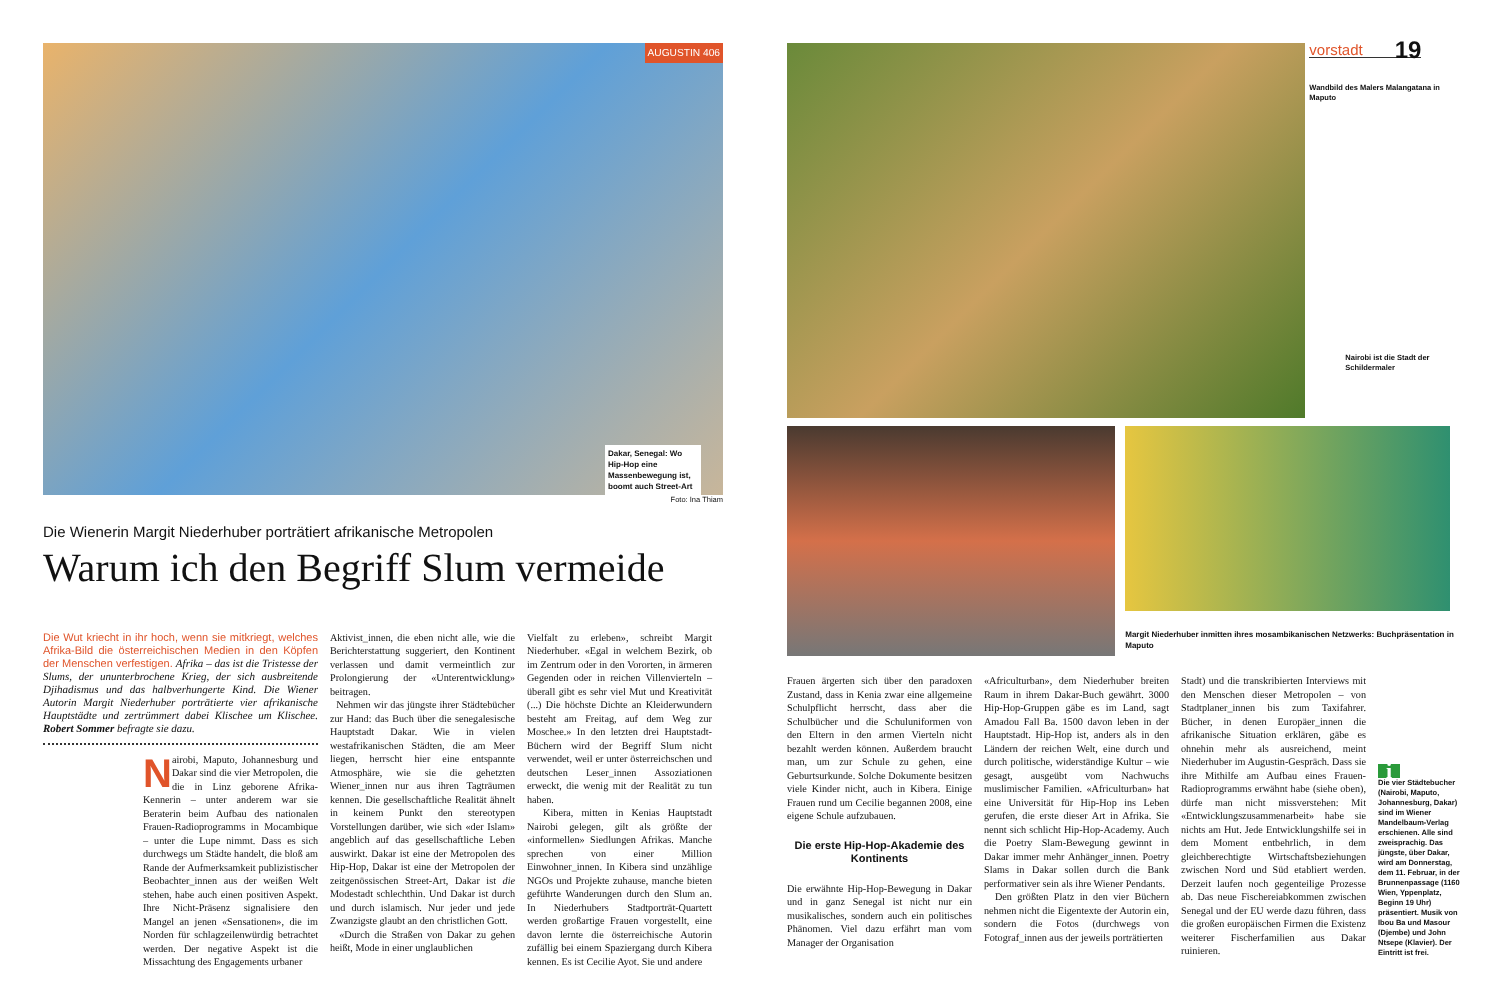AUGUSTIN 406
Dakar, Senegal: Wo Hip-Hop eine Massenbewegung ist, boomt auch Street-Art
Foto: Ina Thiam
Die Wienerin Margit Niederhuber porträtiert afrikanische Metropolen
Warum ich den Begriff Slum vermeide
Die Wut kriecht in ihr hoch, wenn sie mitkriegt, welches Afrika-Bild die österreichischen Medien in den Köpfen der Menschen verfestigen. Afrika – das ist die Tristesse der Slums, der ununterbrochene Krieg, der sich ausbreitende Djihadismus und das halbverhungerte Kind. Die Wiener Autorin Margit Niederhuber porträtierte vier afrikanische Hauptstädte und zertrümmert dabei Klischee um Klischee. Robert Sommer befragte sie dazu.
Nairobi, Maputo, Johannesburg und Dakar sind die vier Metropolen, die die in Linz geborene Afrika-Kennerin – unter anderem war sie Beraterin beim Aufbau des nationalen Frauen-Radioprogramms in Mocambique – unter die Lupe nimmt. Dass es sich durchwegs um Städte handelt, die bloß am Rande der Aufmerksamkeit publizistischer Beobachter_innen aus der weißen Welt stehen, habe auch einen positiven Aspekt. Ihre Nicht-Präsenz signalisiere den Mangel an jenen «Sensationen», die im Norden für schlagzeilenwürdig betrachtet werden. Der negative Aspekt ist die Missachtung des Engagements urbaner
Aktivist_innen, die eben nicht alle, wie die Berichterstattung suggeriert, den Kontinent verlassen und damit vermeintlich zur Prolongierung der «Unterentwicklung» beitragen.
Nehmen wir das jüngste ihrer Städtebücher zur Hand: das Buch über die senegalesische Hauptstadt Dakar. Wie in vielen westafrikanischen Städten, die am Meer liegen, herrscht hier eine entspannte Atmosphäre, wie sie die gehetzten Wiener_innen nur aus ihren Tagträumen kennen. Die gesellschaftliche Realität ähnelt in keinem Punkt den stereotypen Vorstellungen darüber, wie sich «der Islam» angeblich auf das gesellschaftliche Leben auswirkt. Dakar ist eine der Metropolen des Hip-Hop, Dakar ist eine der Metropolen der zeitgenössischen Street-Art, Dakar ist die Modestadt schlechthin. Und Dakar ist durch und durch islamisch. Nur jeder und jede Zwanzigste glaubt an den christlichen Gott.
«Durch die Straßen von Dakar zu gehen heißt, Mode in einer unglaublichen
Vielfalt zu erleben», schreibt Margit Niederhuber. «Egal in welchem Bezirk, ob im Zentrum oder in den Vororten, in ärmeren Gegenden oder in reichen Villenvierteln – überall gibt es sehr viel Mut und Kreativität (...) Die höchste Dichte an Kleiderwundern besteht am Freitag, auf dem Weg zur Moschee.» In den letzten drei Hauptstadt-Büchern wird der Begriff Slum nicht verwendet, weil er unter österreichschen und deutschen Leser_innen Assoziationen erweckt, die wenig mit der Realität zu tun haben.
Kibera, mitten in Kenias Hauptstadt Nairobi gelegen, gilt als größte der «informellen» Siedlungen Afrikas. Manche sprechen von einer Million Einwohner_innen. In Kibera sind unzählige NGOs und Projekte zuhause, manche bieten geführte Wanderungen durch den Slum an. In Niederhubers Stadtporträt-Quartett werden großartige Frauen vorgestellt, eine davon lernte die österreichische Autorin zufällig bei einem Spaziergang durch Kibera kennen. Es ist Cecilie Ayot. Sie und andere
vorstadt 19
Wandbild des Malers Malangatana in Maputo
Nairobi ist die Stadt der Schildermaler
Margit Niederhuber inmitten ihres mosambikanischen Netzwerks: Buchpräsentation in Maputo
Frauen ärgerten sich über den paradoxen Zustand, dass in Kenia zwar eine allgemeine Schulpflicht herrscht, dass aber die Schulbücher und die Schuluniformen von den Eltern in den armen Vierteln nicht bezahlt werden können. Außerdem braucht man, um zur Schule zu gehen, eine Geburtsurkunde. Solche Dokumente besitzen viele Kinder nicht, auch in Kibera. Einige Frauen rund um Cecilie begannen 2008, eine eigene Schule aufzubauen.
Die erste Hip-Hop-Akademie des Kontinents
Die erwähnte Hip-Hop-Bewegung in Dakar und in ganz Senegal ist nicht nur ein musikalisches, sondern auch ein politisches Phänomen. Viel dazu erfährt man vom Manager der Organisation
«Africulturban», dem Niederhuber breiten Raum in ihrem Dakar-Buch gewährt. 3000 Hip-Hop-Gruppen gäbe es im Land, sagt Amadou Fall Ba. 1500 davon leben in der Hauptstadt. Hip-Hop ist, anders als in den Ländern der reichen Welt, eine durch und durch politische, widerständige Kultur – wie gesagt, ausgeübt vom Nachwuchs muslimischer Familien. «Africulturban» hat eine Universität für Hip-Hop ins Leben gerufen, die erste dieser Art in Afrika. Sie nennt sich schlicht Hip-Hop-Academy. Auch die Poetry Slam-Bewegung gewinnt in Dakar immer mehr Anhänger_innen. Poetry Slams in Dakar sollen durch die Bank performativer sein als ihre Wiener Pendants.
Den größten Platz in den vier Büchern nehmen nicht die Eigentexte der Autorin ein, sondern die Fotos (durchwegs von Fotograf_innen aus der jeweils porträtierten
Stadt) und die transkribierten Interviews mit den Menschen dieser Metropolen – von Stadtplaner_innen bis zum Taxifahrer. Bücher, in denen Europäer_innen die afrikanische Situation erklären, gäbe es ohnehin mehr als ausreichend, meint Niederhuber im Augustin-Gespräch. Dass sie ihre Mithilfe am Aufbau eines Frauen-Radioprogramms erwähnt habe (siehe oben), dürfe man nicht missverstehen: Mit «Entwicklungszusammenarbeit» habe sie nichts am Hut. Jede Entwicklungshilfe sei in dem Moment entbehrlich, in dem gleichberechtigte Wirtschaftsbeziehungen zwischen Nord und Süd etabliert werden. Derzeit laufen noch gegenteilige Prozesse ab. Das neue Fischereiabkommen zwischen Senegal und der EU werde dazu führen, dass die großen europäischen Firmen die Existenz weiterer Fischerfamilien aus Dakar ruinieren.
i
Die vier Städtebucher (Nairobi, Maputo, Johannesburg, Dakar) sind im Wiener Mandelbaum-Verlag erschienen. Alle sind zweisprachig. Das jüngste, über Dakar, wird am Donnerstag, dem 11. Februar, in der Brunnenpassage (1160 Wien, Yppenplatz, Beginn 19 Uhr) präsentiert. Musik von Ibou Ba und Masour (Djembe) und John Ntsepe (Klavier). Der Eintritt ist frei.